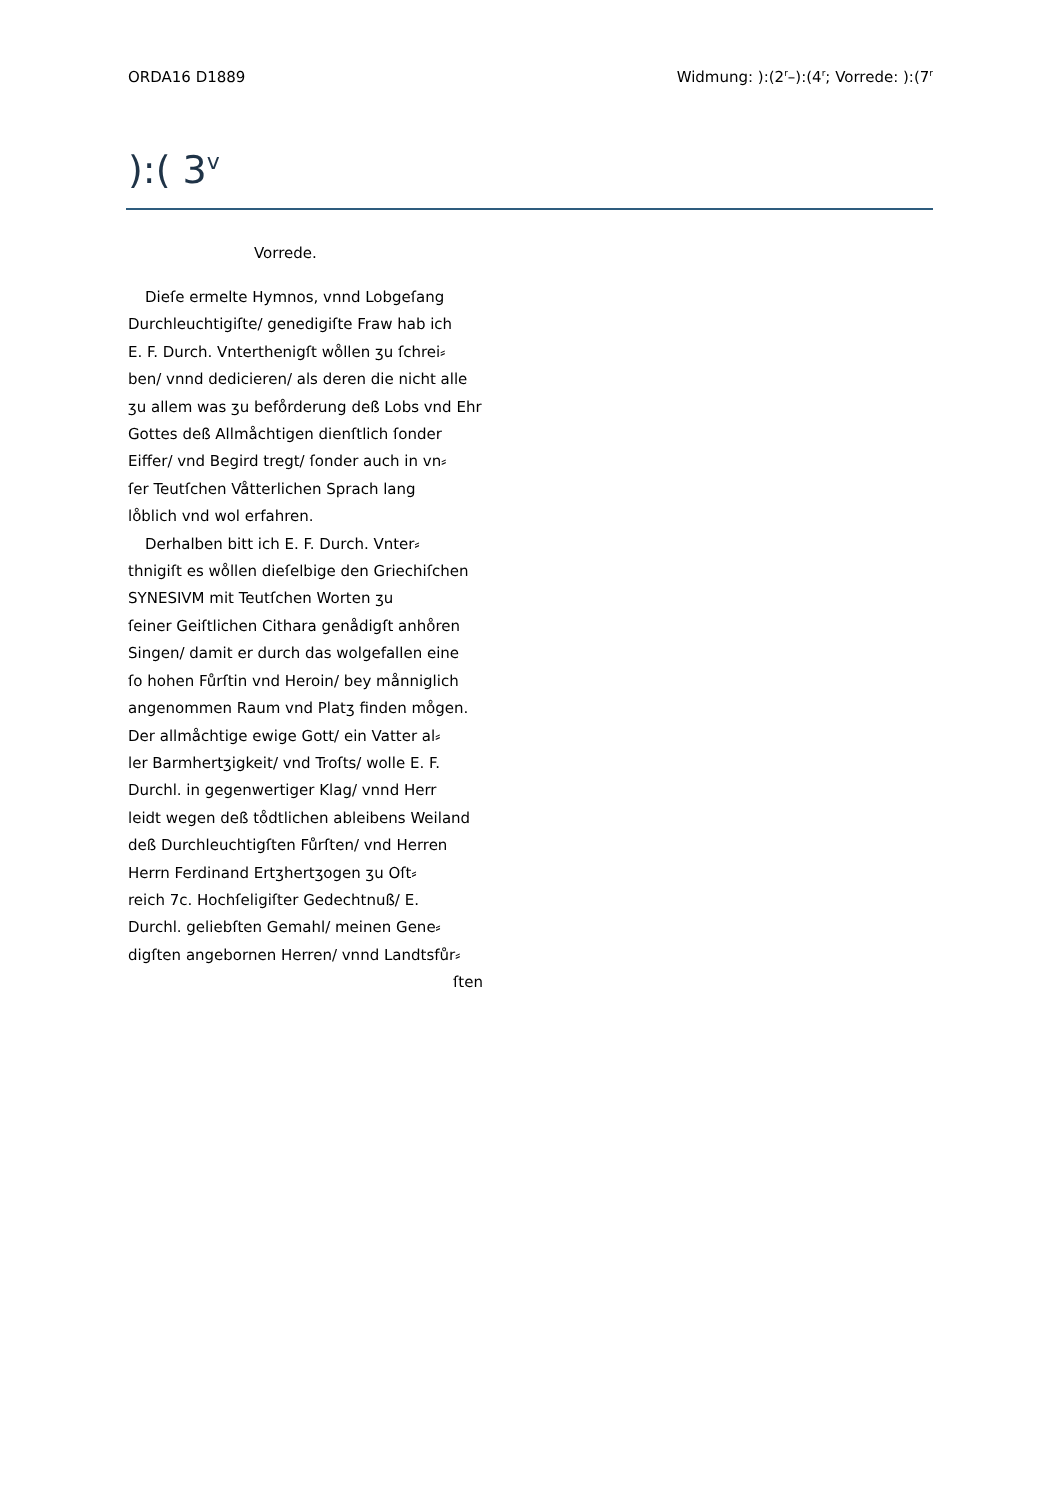ORDA16 D1889 Widmung: ):(2<sup>r</sup>–):(4<sup>r</sup>; Vorrede: ):(7<sup>r</sup>
):( 3<sup>v</sup>
Vorrede.
Dieſe ermelte Hymnos, vnnd Lobgeſang
Durchleuchtigiſte/ genedigiſte Fraw hab ich
E. F. Durch. Vnterthenigſt wo̊llen ʒu ſchrei⸗
ben/ vnnd dedicieren/ als deren die nicht alle
ʒu allem was ʒu befo̊rderung deß Lobs vnd Ehr
Gottes deß Allmåchtigen dienſtlich ſonder
Eiffer/ vnd Begird tregt/ ſonder auch in vn⸗
ſer Teutſchen Våtterlichen Sprach lang
lo̊blich vnd wol erfahren.
Derhalben bitt ich E. F. Durch. Vnter⸗
thnigiſt es wo̊llen dieſelbige den Griechiſchen
SYNESIVM mit Teutſchen Worten ʒu
ſeiner Geiſtlichen Cithara genådigſt anho̊ren
Singen/ damit er durch das wolgefallen eine
ſo hohen Fůrſtin vnd Heroin/ bey månniglich
angenommen Raum vnd Platʒ finden mo̊gen.
Der allmåchtige ewige Gott/ ein Vatter al⸗
ler Barmhertʒigkeit/ vnd Troſts/ wolle E. F.
Durchl. in gegenwertiger Klag/ vnnd Herr
leidt wegen deß to̊dtlichen ableibens Weiland
deß Durchleuchtigſten Fůrſten/ vnd Herren
Herrn Ferdinand Ertʒhertʒogen ʒu Oſt⸗
reich 7c. Hochſeligiſter Gedechtnuß/ E.
Durchl. geliebſten Gemahl/ meinen Gene⸗
digſten angebornen Herren/ vnnd Landtsfůr⸗
ſten